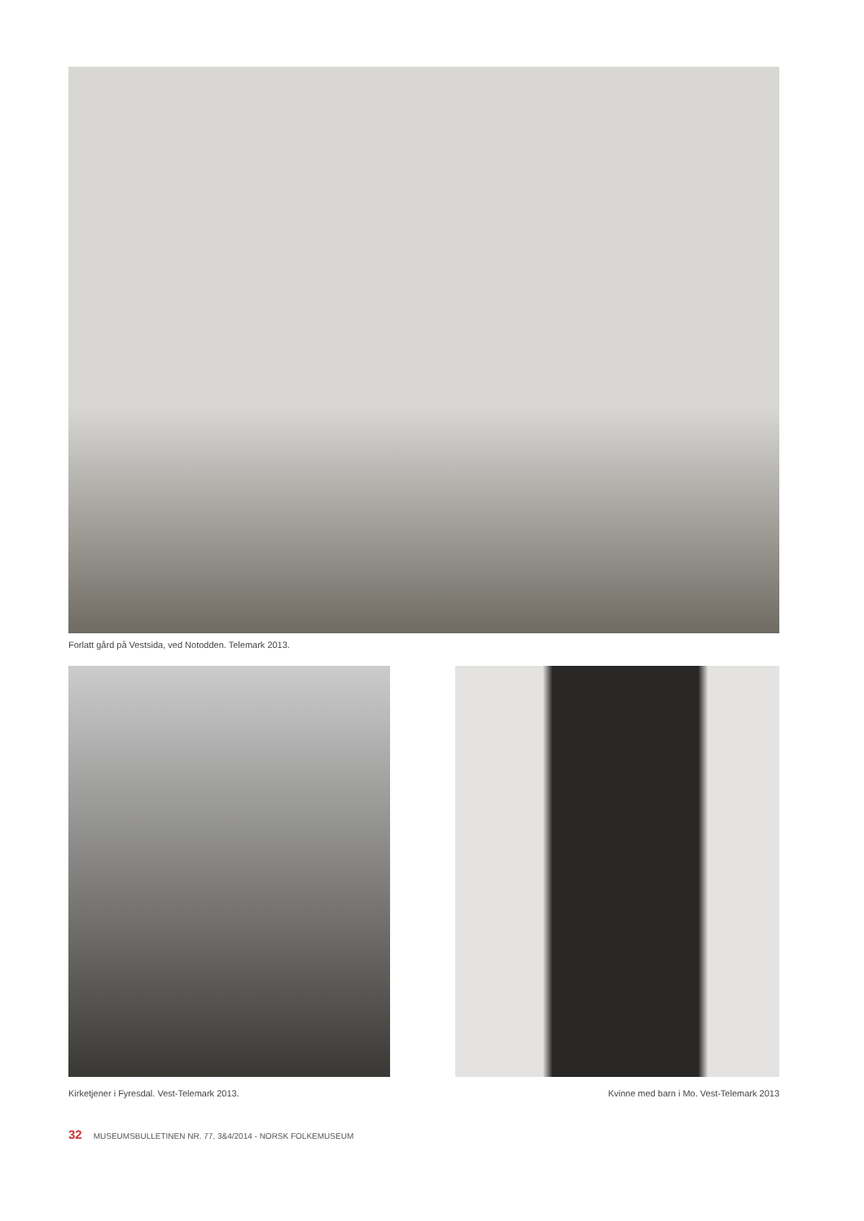Forlatt gård på Vestsida, ved Notodden. Telemark 2013.
Kirketjener i Fyresdal. Vest-Telemark 2013.
Kvinne med barn i Mo. Vest-Telemark 2013
32 MUSEUMSBULLETINEN NR. 77, 3&4/2014 - NORSK FOLKEMUSEUM